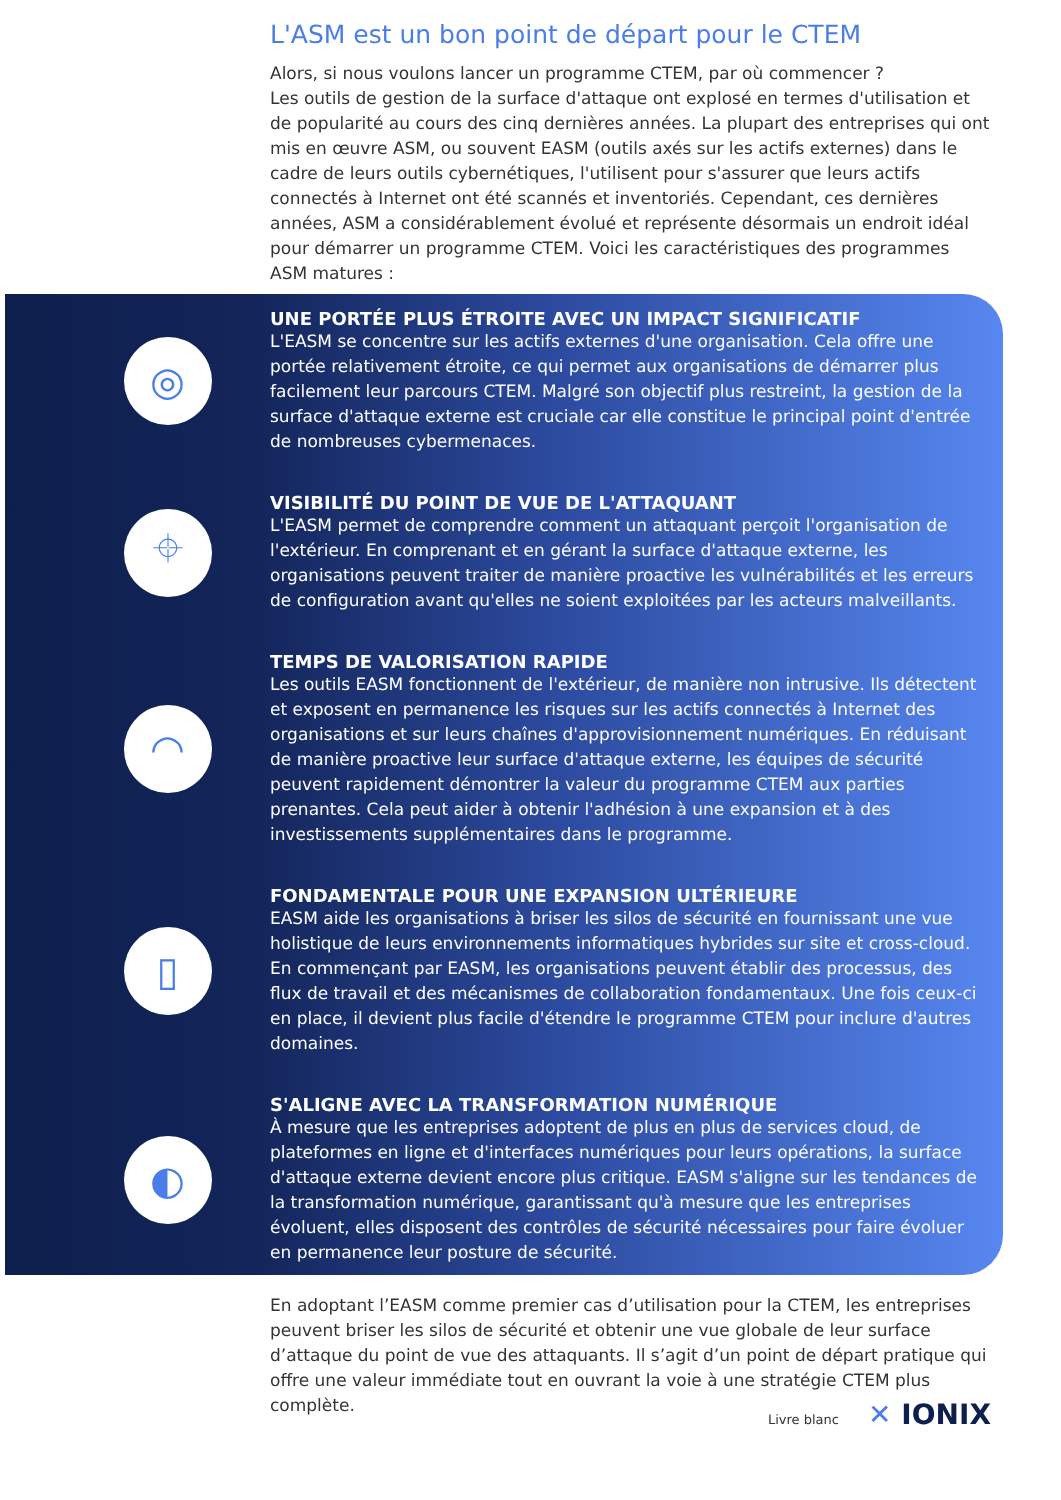L'ASM est un bon point de départ pour le CTEM
Alors, si nous voulons lancer un programme CTEM, par où commencer ?
Les outils de gestion de la surface d'attaque ont explosé en termes d'utilisation et de popularité au cours des cinq dernières années. La plupart des entreprises qui ont mis en œuvre ASM, ou souvent EASM (outils axés sur les actifs externes) dans le cadre de leurs outils cybernétiques, l'utilisent pour s'assurer que leurs actifs connectés à Internet ont été scannés et inventoriés. Cependant, ces dernières années, ASM a considérablement évolué et représente désormais un endroit idéal pour démarrer un programme CTEM. Voici les caractéristiques des programmes ASM matures :
◎
UNE PORTÉE PLUS ÉTROITE AVEC UN IMPACT SIGNIFICATIF
L'EASM se concentre sur les actifs externes d'une organisation. Cela offre une portée relativement étroite, ce qui permet aux organisations de démarrer plus facilement leur parcours CTEM. Malgré son objectif plus restreint, la gestion de la surface d'attaque externe est cruciale car elle constitue le principal point d'entrée de nombreuses cybermenaces.
⌖
VISIBILITÉ DU POINT DE VUE DE L'ATTAQUANT
L'EASM permet de comprendre comment un attaquant perçoit l'organisation de l'extérieur. En comprenant et en gérant la surface d'attaque externe, les organisations peuvent traiter de manière proactive les vulnérabilités et les erreurs de configuration avant qu'elles ne soient exploitées par les acteurs malveillants.
◠
TEMPS DE VALORISATION RAPIDE
Les outils EASM fonctionnent de l'extérieur, de manière non intrusive. Ils détectent et exposent en permanence les risques sur les actifs connectés à Internet des organisations et sur leurs chaînes d'approvisionnement numériques. En réduisant de manière proactive leur surface d'attaque externe, les équipes de sécurité peuvent rapidement démontrer la valeur du programme CTEM aux parties prenantes. Cela peut aider à obtenir l'adhésion à une expansion et à des investissements supplémentaires dans le programme.
▯
FONDAMENTALE POUR UNE EXPANSION ULTÉRIEURE
EASM aide les organisations à briser les silos de sécurité en fournissant une vue holistique de leurs environnements informatiques hybrides sur site et cross-cloud. En commençant par EASM, les organisations peuvent établir des processus, des flux de travail et des mécanismes de collaboration fondamentaux. Une fois ceux-ci en place, il devient plus facile d'étendre le programme CTEM pour inclure d'autres domaines.
◐
S'ALIGNE AVEC LA TRANSFORMATION NUMÉRIQUE
À mesure que les entreprises adoptent de plus en plus de services cloud, de plateformes en ligne et d'interfaces numériques pour leurs opérations, la surface d'attaque externe devient encore plus critique. EASM s'aligne sur les tendances de la transformation numérique, garantissant qu'à mesure que les entreprises évoluent, elles disposent des contrôles de sécurité nécessaires pour faire évoluer en permanence leur posture de sécurité.
En adoptant l’EASM comme premier cas d’utilisation pour la CTEM, les entreprises peuvent briser les silos de sécurité et obtenir une vue globale de leur surface d’attaque du point de vue des attaquants. Il s’agit d’un point de départ pratique qui offre une valeur immédiate tout en ouvrant la voie à une stratégie CTEM plus complète.
Livre blanc ✕ IONIX